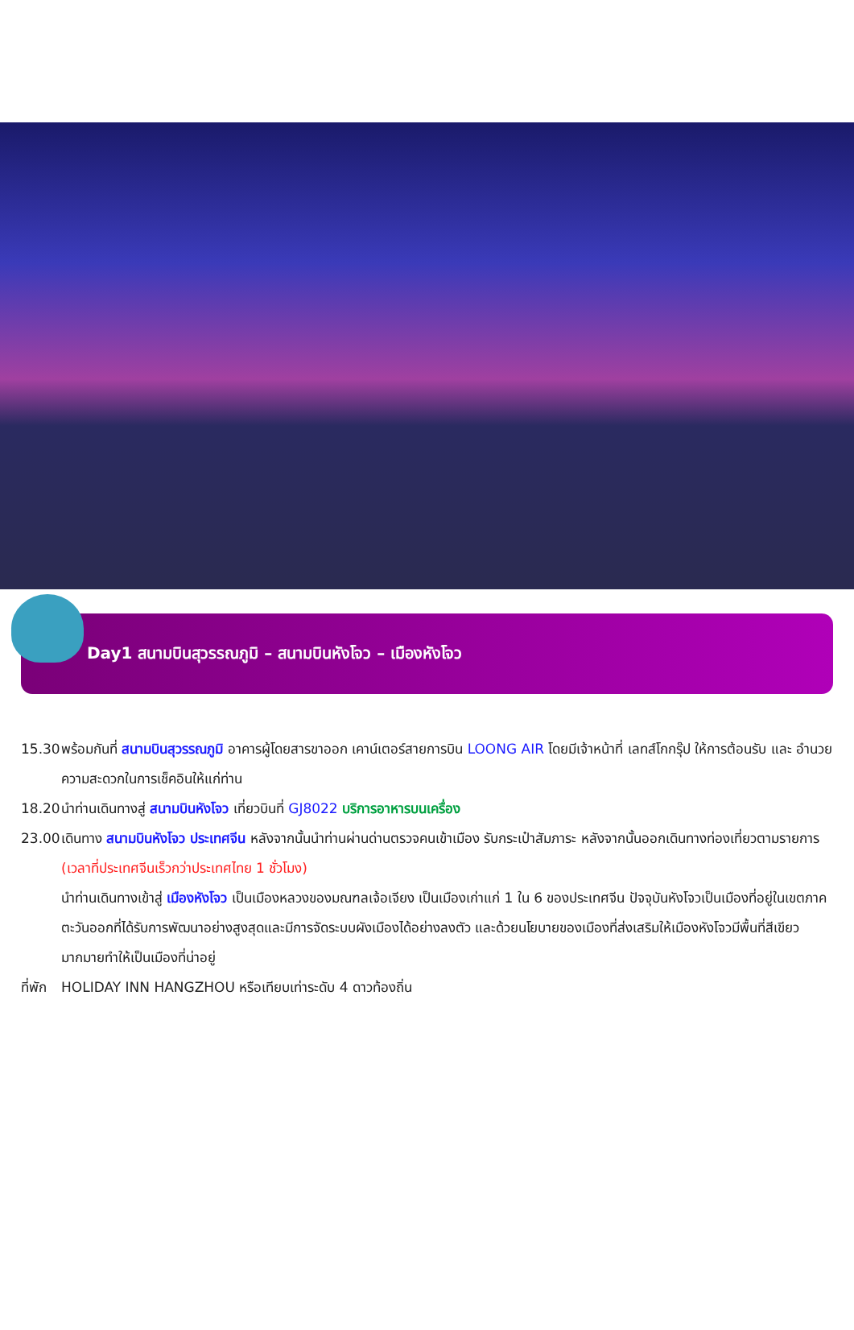Day1 สนามบินสุวรรณภูมิ – สนามบินหังโจว – เมืองหังโจว
15.30 พร้อมกันที่ สนามบินสุวรรณภูมิ อาคารผู้โดยสารขาออก เคาน์เตอร์สายการบิน LOONG AIR โดยมีเจ้าหน้าที่ เลทส์โกกรุ๊ป ให้การต้อนรับ และ อำนวยความสะดวกในการเช็คอินให้แก่ท่าน
18.20 นำท่านเดินทางสู่ สนามบินหังโจว เที่ยวบินที่ GJ8022 บริการอาหารบนเครื่อง
23.00 เดินทาง สนามบินหังโจว ประเทศจีน หลังจากนั้นนำท่านผ่านด่านตรวจคนเข้าเมือง รับกระเป๋าสัมภาระ หลังจากนั้นออกเดินทางท่องเที่ยวตามรายการ (เวลาที่ประเทศจีนเร็วกว่าประเทศไทย 1 ชั่วโมง)
นำท่านเดินทางเข้าสู่ เมืองหังโจว เป็นเมืองหลวงของมณฑลเจ้อเจียง เป็นเมืองเก่าแก่ 1 ใน 6 ของประเทศจีน ปัจจุบันหังโจวเป็นเมืองที่อยู่ในเขตภาคตะวันออกที่ได้รับการพัฒนาอย่างสูงสุดและมีการจัดระบบผังเมืองได้อย่างลงตัว และด้วยนโยบายของเมืองที่ส่งเสริมให้เมืองหังโจวมีพื้นที่สีเขียวมากมายทำให้เป็นเมืองที่น่าอยู่
ที่พัก HOLIDAY INN HANGZHOU หรือเทียบเท่าระดับ 4 ดาวท้องถิ่น